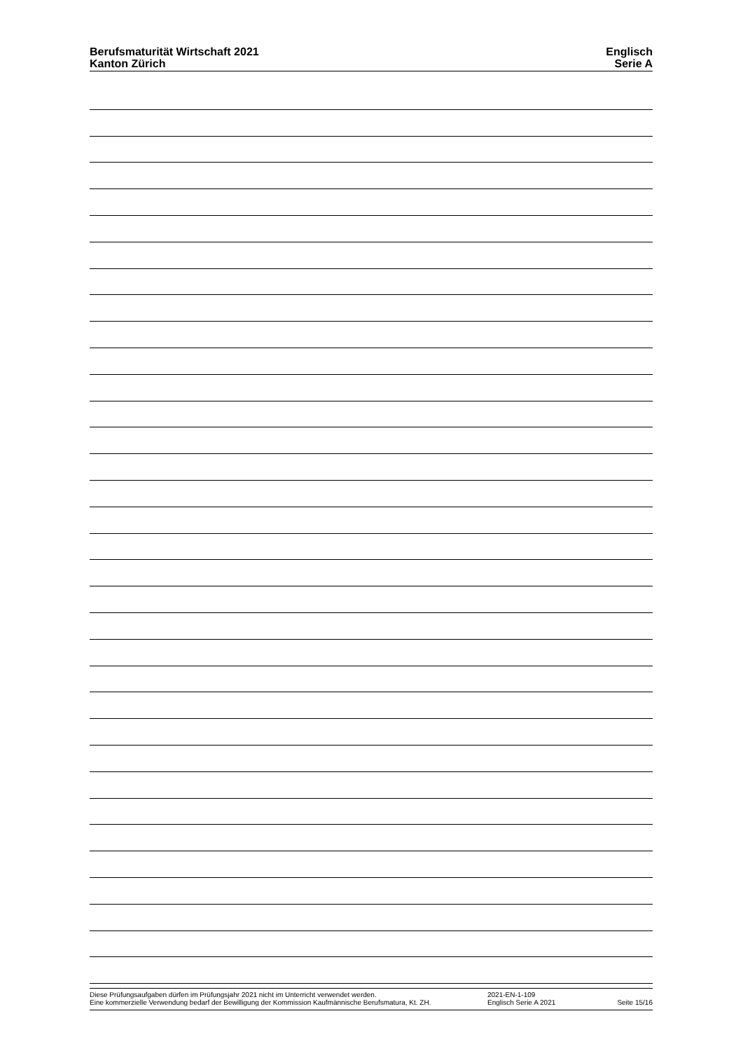Berufsmaturität Wirtschaft 2021
Kanton Zürich
Englisch
Serie A
Diese Prüfungsaufgaben dürfen im Prüfungsjahr 2021 nicht im Unterricht verwendet werden.
Eine kommerzielle Verwendung bedarf der Bewilligung der Kommission Kaufmännische Berufsmatura, Kt. ZH.
2021-EN-1-109
Englisch Serie A 2021
Seite 15/16